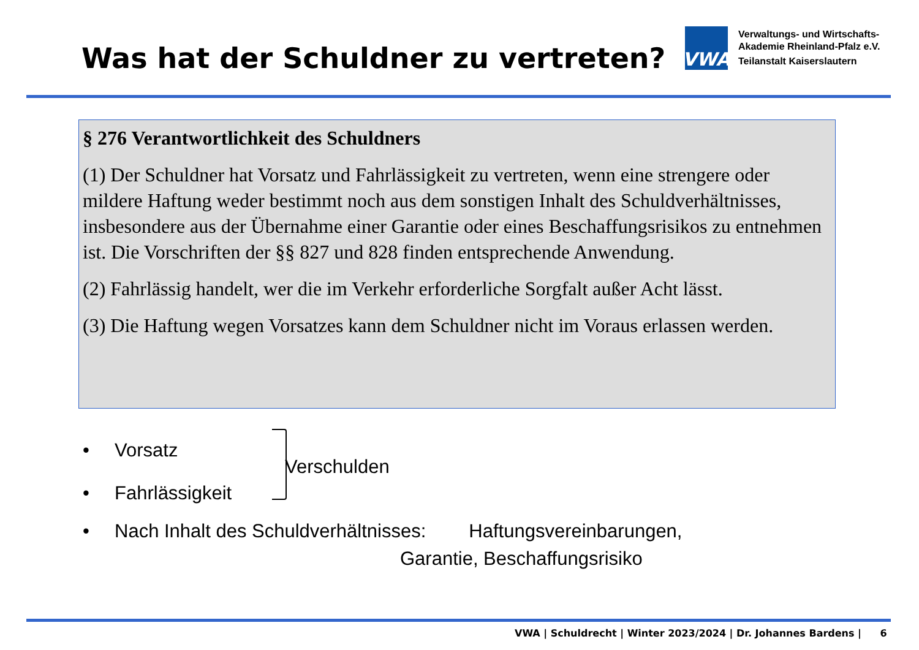Was hat der Schuldner zu vertreten?
VWA
Verwaltungs- und Wirtschafts-
Akademie Rheinland-Pfalz e.V.
Teilanstalt Kaiserslautern
§ 276 Verantwortlichkeit des Schuldners
(1) Der Schuldner hat Vorsatz und Fahrlässigkeit zu vertreten, wenn eine strengere oder mildere Haftung weder bestimmt noch aus dem sonstigen Inhalt des Schuldverhältnisses, insbesondere aus der Übernahme einer Garantie oder eines Beschaffungsrisikos zu entnehmen ist. Die Vorschriften der §§ 827 und 828 finden entsprechende Anwendung.
(2) Fahrlässig handelt, wer die im Verkehr erforderliche Sorgfalt außer Acht lässt.
(3) Die Haftung wegen Vorsatzes kann dem Schuldner nicht im Voraus erlassen werden.
• Vorsatz
Verschulden
• Fahrlässigkeit
• Nach Inhalt des Schuldverhältnisses: Haftungsvereinbarungen,
Garantie, Beschaffungsrisiko
VWA | Schuldrecht | Winter 2023/2024 | Dr. Johannes Bardens | 6